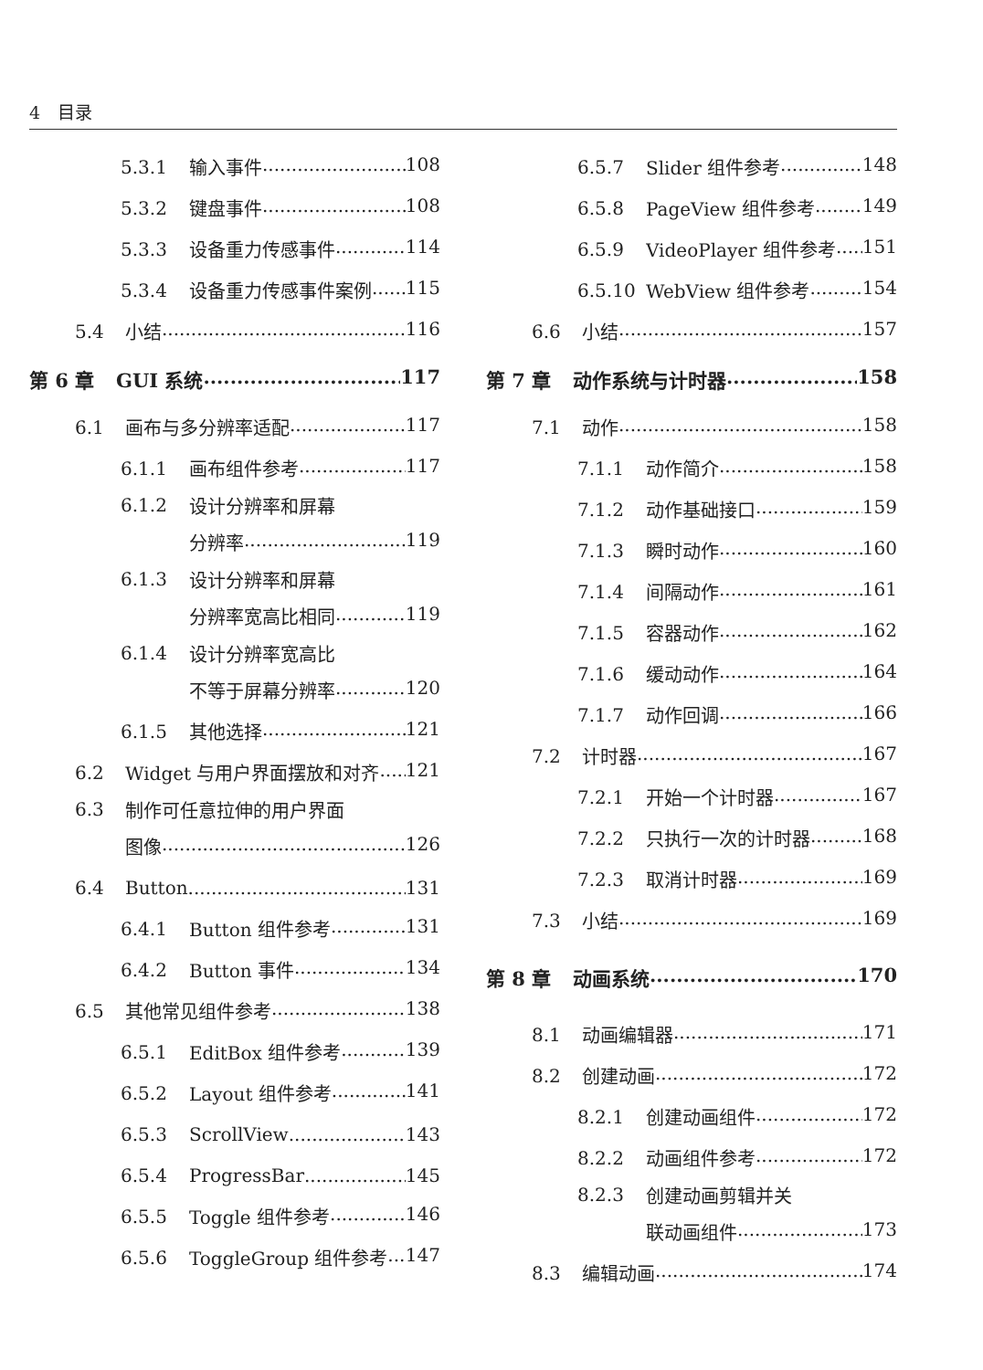4　目录
5.3.1 输入事件 108
5.3.2 键盘事件 108
5.3.3 设备重力传感事件 114
5.3.4 设备重力传感事件案例 115
5.4 小结 116
第 6 章 GUI 系统 117
6.1 画布与多分辨率适配 117
6.1.1 画布组件参考 117
6.1.2 设计分辨率和屏幕
分辨率 119
6.1.3 设计分辨率和屏幕
分辨率宽高比相同 119
6.1.4 设计分辨率宽高比
不等于屏幕分辨率 120
6.1.5 其他选择 121
6.2 Widget 与用户界面摆放和对齐 121
6.3 制作可任意拉伸的用户界面
图像 126
6.4 Button 131
6.4.1 Button 组件参考 131
6.4.2 Button 事件 134
6.5 其他常见组件参考 138
6.5.1 EditBox 组件参考 139
6.5.2 Layout 组件参考 141
6.5.3 ScrollView 143
6.5.4 ProgressBar 145
6.5.5 Toggle 组件参考 146
6.5.6 ToggleGroup 组件参考 147
6.5.7 Slider 组件参考 148
6.5.8 PageView 组件参考 149
6.5.9 VideoPlayer 组件参考 151
6.5.10 WebView 组件参考 154
6.6 小结 157
第 7 章 动作系统与计时器 158
7.1 动作 158
7.1.1 动作简介 158
7.1.2 动作基础接口 159
7.1.3 瞬时动作 160
7.1.4 间隔动作 161
7.1.5 容器动作 162
7.1.6 缓动动作 164
7.1.7 动作回调 166
7.2 计时器 167
7.2.1 开始一个计时器 167
7.2.2 只执行一次的计时器 168
7.2.3 取消计时器 169
7.3 小结 169
第 8 章 动画系统 170
8.1 动画编辑器 171
8.2 创建动画 172
8.2.1 创建动画组件 172
8.2.2 动画组件参考 172
8.2.3 创建动画剪辑并关
联动画组件 173
8.3 编辑动画 174